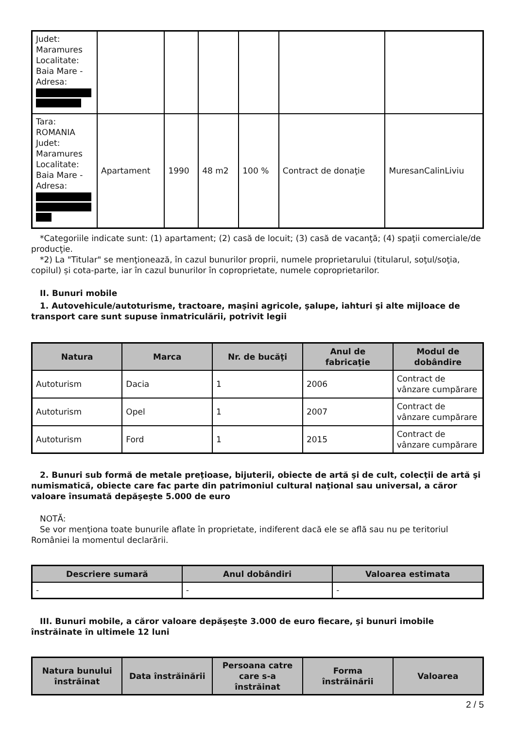| Judet: Maramures Localitate: Baia Mare - Adresa: | | | | | | |
| Tara: ROMANIA Judet: Maramures Localitate: Baia Mare - Adresa: | Apartament | 1990 | 48 m2 | 100 % | Contract de donaţie | MuresanCalinLiviu |
*Categoriile indicate sunt: (1) apartament; (2) casă de locuit; (3) casă de vacanţă; (4) spaţii comerciale/de producţie.
*2) La "Titular" se menţionează, în cazul bunurilor proprii, numele proprietarului (titularul, soţul/soţia, copilul) și cota-parte, iar în cazul bunurilor în coproprietate, numele coproprietarilor.
II. Bunuri mobile
1. Autovehicule/autoturisme, tractoare, maşini agricole, şalupe, iahturi şi alte mijloace de transport care sunt supuse înmatriculării, potrivit legii
| Natura | Marca | Nr. de bucăţi | Anul de fabricaţie | Modul de dobândire |
| --- | --- | --- | --- | --- |
| Autoturism | Dacia | 1 | 2006 | Contract de vânzare cumpărare |
| Autoturism | Opel | 1 | 2007 | Contract de vânzare cumpărare |
| Autoturism | Ford | 1 | 2015 | Contract de vânzare cumpărare |
2. Bunuri sub formă de metale preţioase, bijuterii, obiecte de artă şi de cult, colecţii de artă şi numismatică, obiecte care fac parte din patrimoniul cultural naţional sau universal, a căror valoare însumată depăşeşte 5.000 de euro
NOTĂ:
Se vor menţiona toate bunurile aflate în proprietate, indiferent dacă ele se află sau nu pe teritoriul României la momentul declarării.
| Descriere sumară | Anul dobândiri | Valoarea estimata |
| --- | --- | --- |
| - | - | - |
III. Bunuri mobile, a căror valoare depăşeşte 3.000 de euro fiecare, şi bunuri imobile înstrăinate în ultimele 12 luni
| Natura bunului înstrăinat | Data înstrăinării | Persoana catre care s-a înstrăinat | Forma înstrăinării | Valoarea |
| --- | --- | --- | --- | --- |
2 / 5